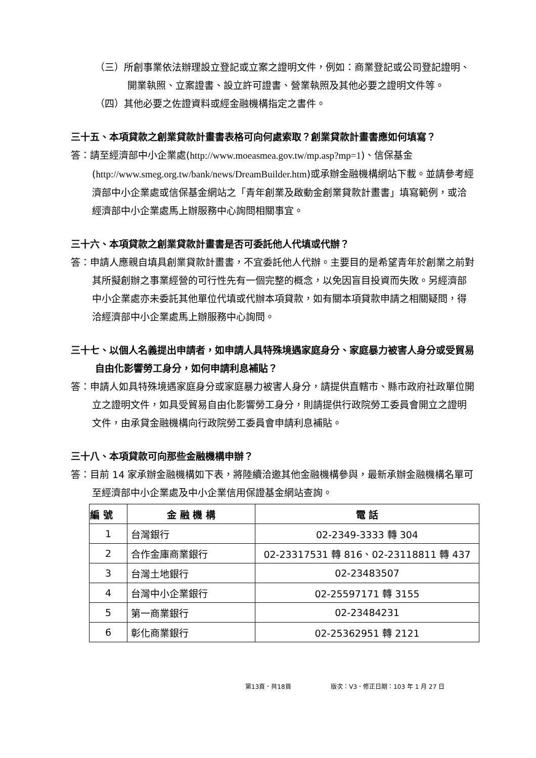（三）所創事業依法辦理設立登記或立案之證明文件，例如：商業登記或公司登記證明、開業執照、立案證書、設立許可證書、營業執照及其他必要之證明文件等。
（四）其他必要之佐證資料或經金融機構指定之書件。
三十五、本項貸款之創業貸款計畫書表格可向何處索取？創業貸款計畫書應如何填寫？
答：請至經濟部中小企業處(http://www.moeasmea.gov.tw/mp.asp?mp=1)、信保基金(http://www.smeg.org.tw/bank/news/DreamBuilder.htm)或承辦金融機構網站下載。並請參考經濟部中小企業處或信保基金網站之「青年創業及啟動金創業貸款計畫書」填寫範例，或洽經濟部中小企業處馬上辦服務中心詢問相關事宜。
三十六、本項貸款之創業貸款計畫書是否可委託他人代填或代辦？
答：申請人應親自填具創業貸款計畫書，不宜委託他人代辦。主要目的是希望青年於創業之前對其所擬創辦之事業經營的可行性先有一個完整的概念，以免因盲目投資而失敗。另經濟部中小企業處亦未委託其他單位代填或代辦本項貸款，如有關本項貸款申請之相關疑問，得洽經濟部中小企業處馬上辦服務中心詢問。
三十七、以個人名義提出申請者，如申請人具特殊境遇家庭身分、家庭暴力被害人身分或受貿易自由化影響勞工身分，如何申請利息補貼？
答：申請人如具特殊境遇家庭身分或家庭暴力被害人身分，請提供直轄市、縣市政府社政單位開立之證明文件，如具受貿易自由化影響勞工身分，則請提供行政院勞工委員會開立之證明文件，由承貸金融機構向行政院勞工委員會申請利息補貼。
三十八、本項貸款可向那些金融機構申辦？
答：目前 14 家承辦金融機構如下表，將陸續洽邀其他金融機構參與，最新承辦金融機構名單可至經濟部中小企業處及中小企業信用保證基金網站查詢。
| 編 號 | 金 融 機 構 | 電 話 |
| --- | --- | --- |
| 1 | 台灣銀行 | 02-2349-3333 轉 304 |
| 2 | 合作金庫商業銀行 | 02-23317531 轉 816、02-23118811 轉 437 |
| 3 | 台灣土地銀行 | 02-23483507 |
| 4 | 台灣中小企業銀行 | 02-25597171 轉 3155 |
| 5 | 第一商業銀行 | 02-23484231 |
| 6 | 彰化商業銀行 | 02-25362951 轉 2121 |
第13頁．共18頁 版次：V3．修正日期：103 年 1 月 27 日